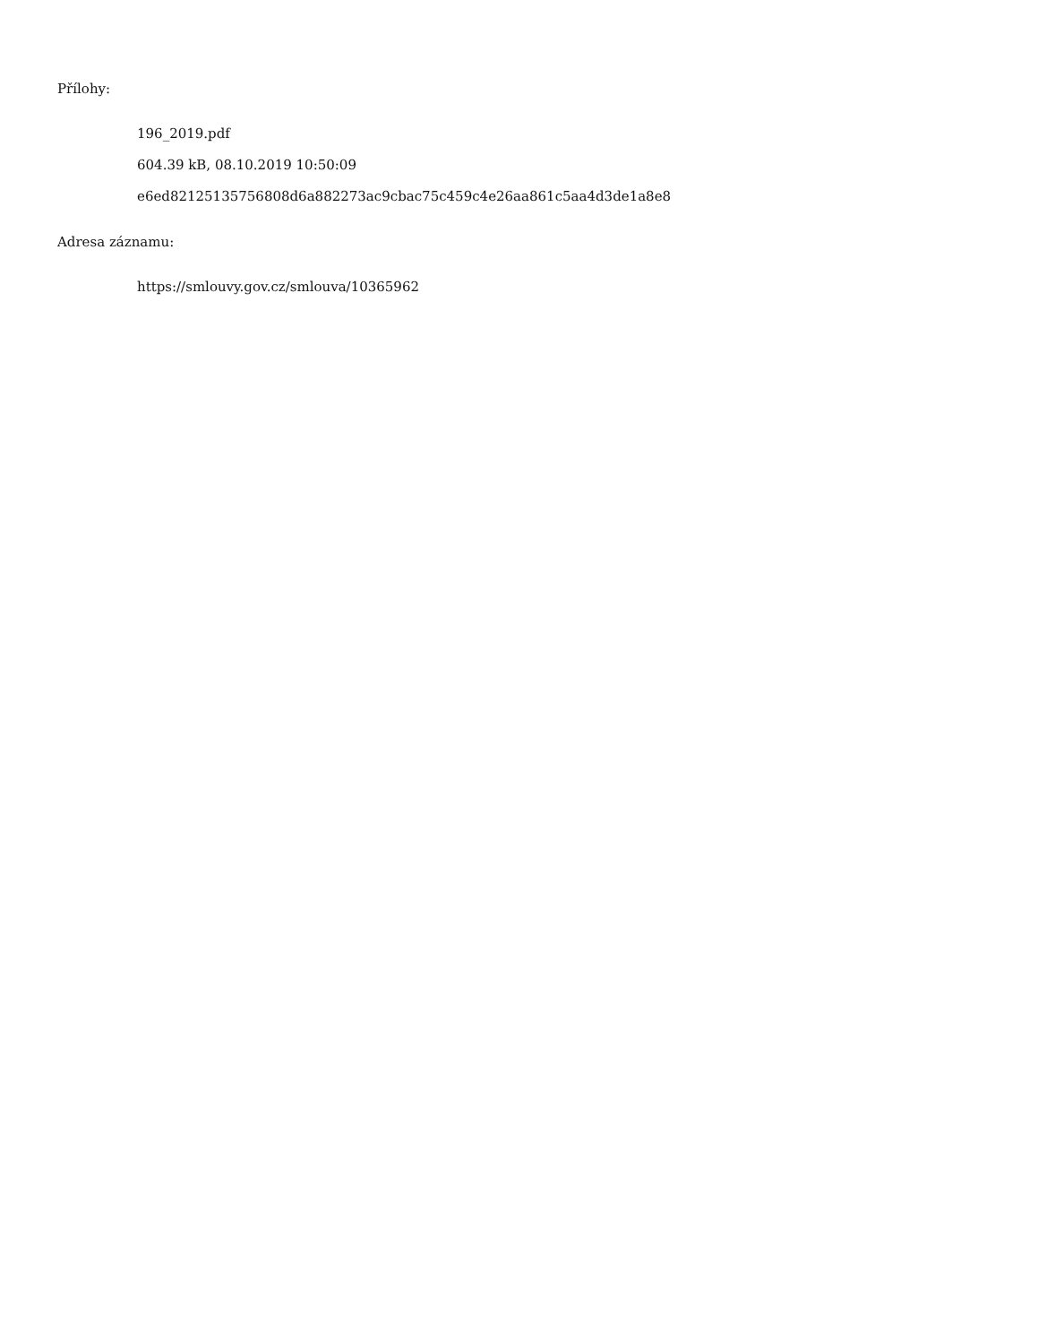Přílohy:
196_2019.pdf
604.39 kB, 08.10.2019 10:50:09
e6ed82125135756808d6a882273ac9cbac75c459c4e26aa861c5aa4d3de1a8e8
Adresa záznamu:
https://smlouvy.gov.cz/smlouva/10365962